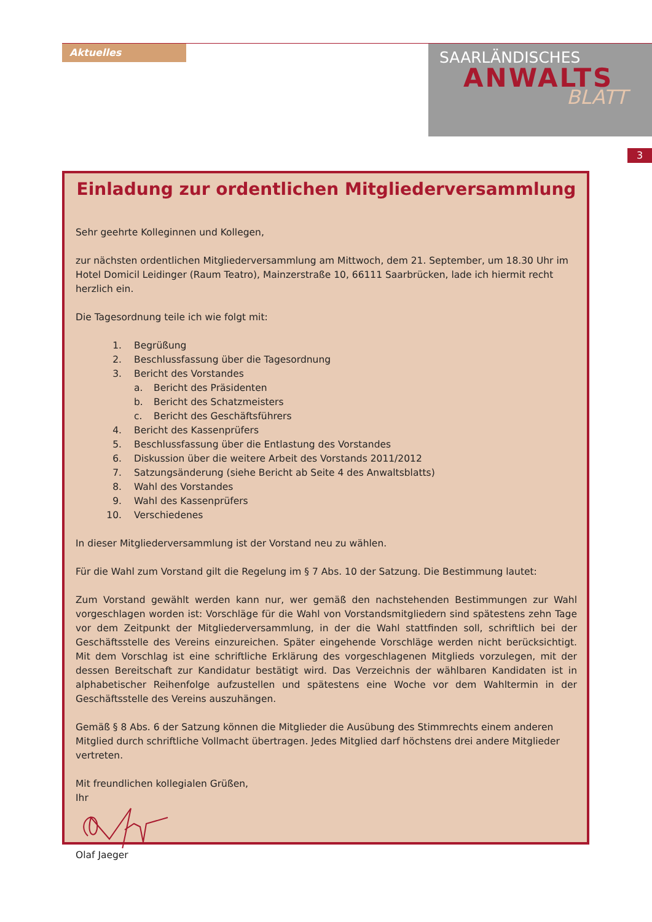Aktuelles
SAARLÄNDISCHES
ANWALTS
BLATT
3
Einladung zur ordentlichen Mitgliederversammlung
Sehr geehrte Kolleginnen und Kollegen,
zur nächsten ordentlichen Mitgliederversammlung am Mittwoch, dem 21. September, um 18.30 Uhr im Hotel Domicil Leidinger (Raum Teatro), Mainzerstraße 10, 66111 Saarbrücken, lade ich hiermit recht herzlich ein.
Die Tagesordnung teile ich wie folgt mit:
1. Begrüßung
2. Beschlussfassung über die Tagesordnung
3. Bericht des Vorstandes
a. Bericht des Präsidenten
b. Bericht des Schatzmeisters
c. Bericht des Geschäftsführers
4. Bericht des Kassenprüfers
5. Beschlussfassung über die Entlastung des Vorstandes
6. Diskussion über die weitere Arbeit des Vorstands 2011/2012
7. Satzungsänderung (siehe Bericht ab Seite 4 des Anwaltsblatts)
8. Wahl des Vorstandes
9. Wahl des Kassenprüfers
10. Verschiedenes
In dieser Mitgliederversammlung ist der Vorstand neu zu wählen.
Für die Wahl zum Vorstand gilt die Regelung im § 7 Abs. 10 der Satzung. Die Bestimmung lautet:
Zum Vorstand gewählt werden kann nur, wer gemäß den nachstehenden Bestimmungen zur Wahl vorgeschlagen worden ist: Vorschläge für die Wahl von Vorstandsmitgliedern sind spätestens zehn Tage vor dem Zeitpunkt der Mitgliederversammlung, in der die Wahl stattfinden soll, schriftlich bei der Geschäftsstelle des Vereins einzureichen. Später eingehende Vorschläge werden nicht berücksichtigt. Mit dem Vorschlag ist eine schriftliche Erklärung des vorgeschlagenen Mitglieds vorzulegen, mit der dessen Bereitschaft zur Kandidatur bestätigt wird. Das Verzeichnis der wählbaren Kandidaten ist in alphabetischer Reihenfolge aufzustellen und spätestens eine Woche vor dem Wahltermin in der Geschäftsstelle des Vereins auszuhängen.
Gemäß § 8 Abs. 6 der Satzung können die Mitglieder die Ausübung des Stimmrechts einem anderen Mitglied durch schriftliche Vollmacht übertragen. Jedes Mitglied darf höchstens drei andere Mitglieder vertreten.
Mit freundlichen kollegialen Grüßen,
Ihr
Olaf Jaeger